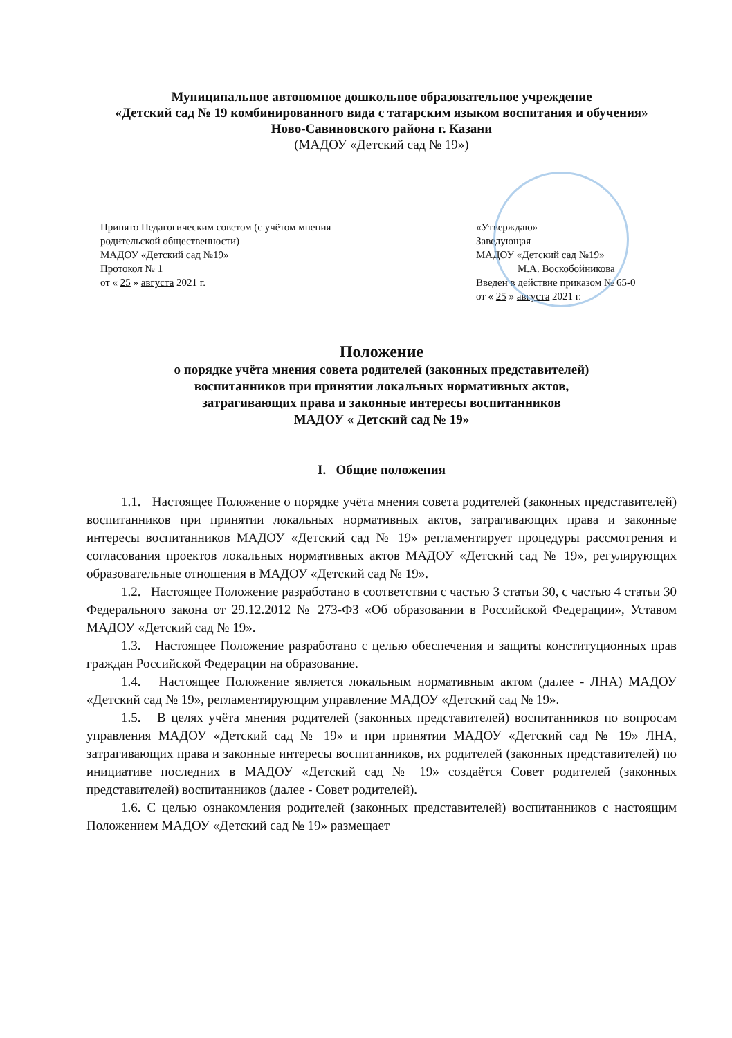Муниципальное автономное дошкольное образовательное учреждение
«Детский сад № 19 комбинированного вида с татарским языком воспитания и обучения»
Ново-Савиновского района г. Казани
(МАДОУ «Детский сад № 19»)
Принято Педагогическим советом (с учётом мнения родительской общественности)
МАДОУ «Детский сад №19»
Протокол № 1
от « 25 » августа 2021 г.
«Утверждаю»
Заведующая
МАДОУ «Детский сад №19»
________М.А. Воскобойникова
Введен в действие приказом № 65-0
от « 25 » августа 2021 г.
Положение
о порядке учёта мнения совета родителей (законных представителей)
воспитанников при принятии локальных нормативных актов,
затрагивающих права и законные интересы воспитанников
МАДОУ « Детский сад № 19»
I. Общие положения
1.1. Настоящее Положение о порядке учёта мнения совета родителей (законных представителей) воспитанников при принятии локальных нормативных актов, затрагивающих права и законные интересы воспитанников МАДОУ «Детский сад № 19» регламентирует процедуры рассмотрения и согласования проектов локальных нормативных актов МАДОУ «Детский сад № 19», регулирующих образовательные отношения в МАДОУ «Детский сад № 19».
1.2. Настоящее Положение разработано в соответствии с частью 3 статьи 30, с частью 4 статьи 30 Федерального закона от 29.12.2012 № 273-ФЗ «Об образовании в Российской Федерации», Уставом МАДОУ «Детский сад № 19».
1.3. Настоящее Положение разработано с целью обеспечения и защиты конституционных прав граждан Российской Федерации на образование.
1.4. Настоящее Положение является локальным нормативным актом (далее - ЛНА) МАДОУ «Детский сад № 19», регламентирующим управление МАДОУ «Детский сад № 19».
1.5. В целях учёта мнения родителей (законных представителей) воспитанников по вопросам управления МАДОУ «Детский сад № 19» и при принятии МАДОУ «Детский сад № 19» ЛНА, затрагивающих права и законные интересы воспитанников, их родителей (законных представителей) по инициативе последних в МАДОУ «Детский сад № 19» создаётся Совет родителей (законных представителей) воспитанников (далее - Совет родителей).
1.6. С целью ознакомления родителей (законных представителей) воспитанников с настоящим Положением МАДОУ «Детский сад № 19» размещает